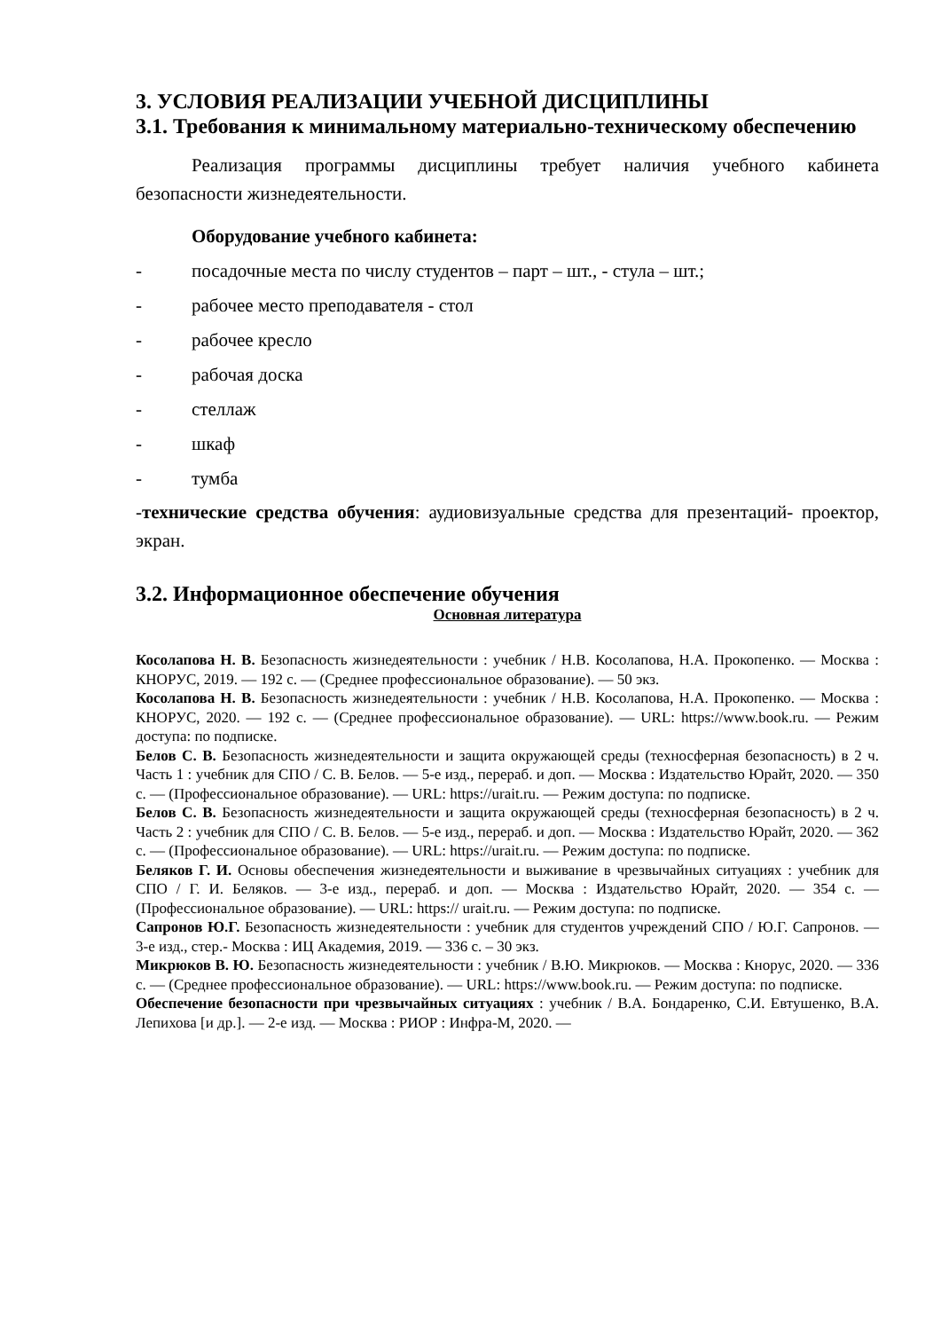3. УСЛОВИЯ РЕАЛИЗАЦИИ УЧЕБНОЙ ДИСЦИПЛИНЫ
3.1. Требования к минимальному материально-техническому обеспечению
Реализация программы дисциплины требует наличия учебного кабинета безопасности жизнедеятельности.
Оборудование учебного кабинета:
- посадочные места по числу студентов – парт – шт., - стула – шт.;
- рабочее место преподавателя - стол
- рабочее кресло
- рабочая доска
- стеллаж
- шкаф
- тумба
-технические средства обучения: аудиовизуальные средства для презентаций- проектор, экран.
3.2. Информационное обеспечение обучения
Основная литература
Косолапова Н. В. Безопасность жизнедеятельности : учебник / Н.В. Косолапова, Н.А. Прокопенко. — Москва : КНОРУС, 2019. — 192 с. — (Среднее профессиональное образование). — 50 экз.
Косолапова Н. В. Безопасность жизнедеятельности : учебник / Н.В. Косолапова, Н.А. Прокопенко. — Москва : КНОРУС, 2020. — 192 с. — (Среднее профессиональное образование). — URL: https://www.book.ru. — Режим доступа: по подписке.
Белов С. В. Безопасность жизнедеятельности и защита окружающей среды (техносферная безопасность) в 2 ч. Часть 1 : учебник для СПО / С. В. Белов. — 5-е изд., перераб. и доп. — Москва : Издательство Юрайт, 2020. — 350 с. — (Профессиональное образование). — URL: https://urait.ru. — Режим доступа: по подписке.
Белов С. В. Безопасность жизнедеятельности и защита окружающей среды (техносферная безопасность) в 2 ч. Часть 2 : учебник для СПО / С. В. Белов. — 5-е изд., перераб. и доп. — Москва : Издательство Юрайт, 2020. — 362 с. — (Профессиональное образование). — URL: https://urait.ru. — Режим доступа: по подписке.
Беляков Г. И. Основы обеспечения жизнедеятельности и выживание в чрезвычайных ситуациях : учебник для СПО / Г. И. Беляков. — 3-е изд., перераб. и доп. — Москва : Издательство Юрайт, 2020. — 354 с. — (Профессиональное образование). — URL: https:// urait.ru. — Режим доступа: по подписке.
Сапронов Ю.Г. Безопасность жизнедеятельности : учебник для студентов учреждений СПО / Ю.Г. Сапронов. — 3-е изд., стер.- Москва : ИЦ Академия, 2019. — 336 с. – 30 экз.
Микрюков В. Ю. Безопасность жизнедеятельности : учебник / В.Ю. Микрюков. — Москва : Кнорус, 2020. — 336 с. — (Среднее профессиональное образование). — URL: https://www.book.ru. — Режим доступа: по подписке.
Обеспечение безопасности при чрезвычайных ситуациях : учебник / В.А. Бондаренко, С.И. Евтушенко, В.А. Лепихова [и др.]. — 2-е изд. — Москва : РИОР : Инфра-М, 2020. —